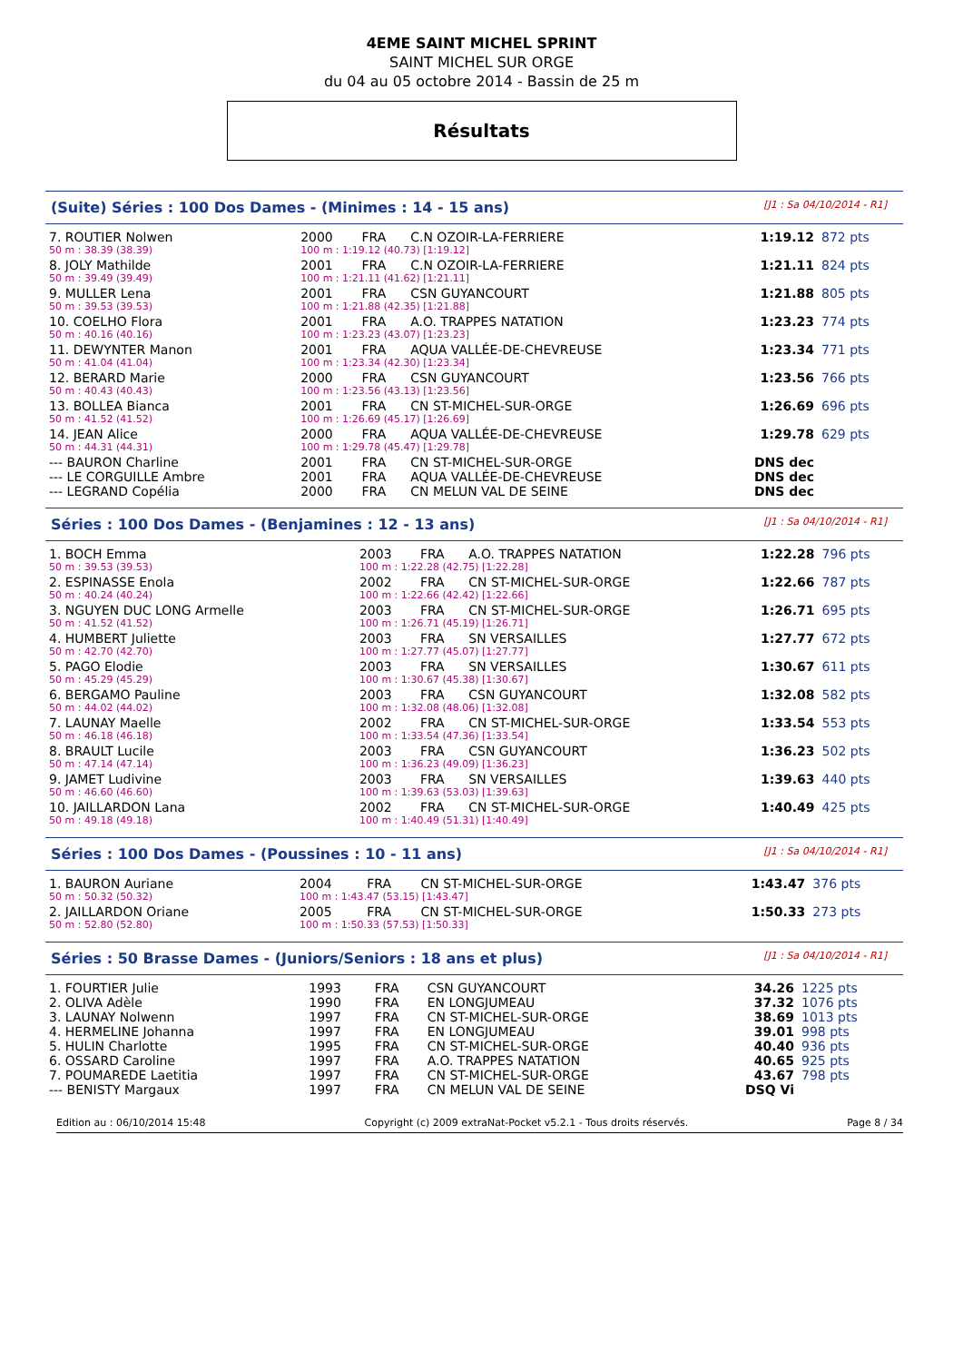4EME SAINT MICHEL SPRINT
SAINT MICHEL SUR ORGE
du 04 au 05 octobre 2014 - Bassin de 25 m
Résultats
(Suite) Séries : 100 Dos Dames - (Minimes : 14 - 15 ans) [J1 : Sa 04/10/2014 - R1]
| 7. ROUTIER Nolwen | 2000 | FRA | C.N OZOIR-LA-FERRIERE | 1:19.12 | 872 pts |
| 50 m : 38.39 (38.39) | 100 m : 1:19.12 (40.73) [1:19.12] | | | | |
| 8. JOLY Mathilde | 2001 | FRA | C.N OZOIR-LA-FERRIERE | 1:21.11 | 824 pts |
| 50 m : 39.49 (39.49) | 100 m : 1:21.11 (41.62) [1:21.11] | | | | |
| 9. MULLER Lena | 2001 | FRA | CSN GUYANCOURT | 1:21.88 | 805 pts |
| 50 m : 39.53 (39.53) | 100 m : 1:21.88 (42.35) [1:21.88] | | | | |
| 10. COELHO Flora | 2001 | FRA | A.O. TRAPPES NATATION | 1:23.23 | 774 pts |
| 50 m : 40.16 (40.16) | 100 m : 1:23.23 (43.07) [1:23.23] | | | | |
| 11. DEWYNTER Manon | 2001 | FRA | AQUA VALLÉE-DE-CHEVREUSE | 1:23.34 | 771 pts |
| 50 m : 41.04 (41.04) | 100 m : 1:23.34 (42.30) [1:23.34] | | | | |
| 12. BERARD Marie | 2000 | FRA | CSN GUYANCOURT | 1:23.56 | 766 pts |
| 50 m : 40.43 (40.43) | 100 m : 1:23.56 (43.13) [1:23.56] | | | | |
| 13. BOLLEA Bianca | 2001 | FRA | CN ST-MICHEL-SUR-ORGE | 1:26.69 | 696 pts |
| 50 m : 41.52 (41.52) | 100 m : 1:26.69 (45.17) [1:26.69] | | | | |
| 14. JEAN Alice | 2000 | FRA | AQUA VALLÉE-DE-CHEVREUSE | 1:29.78 | 629 pts |
| 50 m : 44.31 (44.31) | 100 m : 1:29.78 (45.47) [1:29.78] | | | | |
| --- BAURON Charline | 2001 | FRA | CN ST-MICHEL-SUR-ORGE | DNS dec | |
| --- LE CORGUILLE Ambre | 2001 | FRA | AQUA VALLÉE-DE-CHEVREUSE | DNS dec | |
| --- LEGRAND Copélia | 2000 | FRA | CN MELUN VAL DE SEINE | DNS dec | |
Séries : 100 Dos Dames - (Benjamines : 12 - 13 ans) [J1 : Sa 04/10/2014 - R1]
| 1. BOCH Emma | 2003 | FRA | A.O. TRAPPES NATATION | 1:22.28 | 796 pts |
| 50 m : 39.53 (39.53) | 100 m : 1:22.28 (42.75) [1:22.28] | | | | |
| 2. ESPINASSE Enola | 2002 | FRA | CN ST-MICHEL-SUR-ORGE | 1:22.66 | 787 pts |
| 50 m : 40.24 (40.24) | 100 m : 1:22.66 (42.42) [1:22.66] | | | | |
| 3. NGUYEN DUC LONG Armelle | 2003 | FRA | CN ST-MICHEL-SUR-ORGE | 1:26.71 | 695 pts |
| 50 m : 41.52 (41.52) | 100 m : 1:26.71 (45.19) [1:26.71] | | | | |
| 4. HUMBERT Juliette | 2003 | FRA | SN VERSAILLES | 1:27.77 | 672 pts |
| 50 m : 42.70 (42.70) | 100 m : 1:27.77 (45.07) [1:27.77] | | | | |
| 5. PAGO Elodie | 2003 | FRA | SN VERSAILLES | 1:30.67 | 611 pts |
| 50 m : 45.29 (45.29) | 100 m : 1:30.67 (45.38) [1:30.67] | | | | |
| 6. BERGAMO Pauline | 2003 | FRA | CSN GUYANCOURT | 1:32.08 | 582 pts |
| 50 m : 44.02 (44.02) | 100 m : 1:32.08 (48.06) [1:32.08] | | | | |
| 7. LAUNAY Maelle | 2002 | FRA | CN ST-MICHEL-SUR-ORGE | 1:33.54 | 553 pts |
| 50 m : 46.18 (46.18) | 100 m : 1:33.54 (47.36) [1:33.54] | | | | |
| 8. BRAULT Lucile | 2003 | FRA | CSN GUYANCOURT | 1:36.23 | 502 pts |
| 50 m : 47.14 (47.14) | 100 m : 1:36.23 (49.09) [1:36.23] | | | | |
| 9. JAMET Ludivine | 2003 | FRA | SN VERSAILLES | 1:39.63 | 440 pts |
| 50 m : 46.60 (46.60) | 100 m : 1:39.63 (53.03) [1:39.63] | | | | |
| 10. JAILLARDON Lana | 2002 | FRA | CN ST-MICHEL-SUR-ORGE | 1:40.49 | 425 pts |
| 50 m : 49.18 (49.18) | 100 m : 1:40.49 (51.31) [1:40.49] | | | | |
Séries : 100 Dos Dames - (Poussines : 10 - 11 ans) [J1 : Sa 04/10/2014 - R1]
| 1. BAURON Auriane | 2004 | FRA | CN ST-MICHEL-SUR-ORGE | 1:43.47 | 376 pts |
| 50 m : 50.32 (50.32) | 100 m : 1:43.47 (53.15) [1:43.47] | | | | |
| 2. JAILLARDON Oriane | 2005 | FRA | CN ST-MICHEL-SUR-ORGE | 1:50.33 | 273 pts |
| 50 m : 52.80 (52.80) | 100 m : 1:50.33 (57.53) [1:50.33] | | | | |
Séries : 50 Brasse Dames - (Juniors/Seniors : 18 ans et plus) [J1 : Sa 04/10/2014 - R1]
| 1. FOURTIER Julie | 1993 | FRA | CSN GUYANCOURT | 34.26 | 1225 pts |
| 2. OLIVA Adèle | 1990 | FRA | EN LONGJUMEAU | 37.32 | 1076 pts |
| 3. LAUNAY Nolwenn | 1997 | FRA | CN ST-MICHEL-SUR-ORGE | 38.69 | 1013 pts |
| 4. HERMELINE Johanna | 1997 | FRA | EN LONGJUMEAU | 39.01 | 998 pts |
| 5. HULIN Charlotte | 1995 | FRA | CN ST-MICHEL-SUR-ORGE | 40.40 | 936 pts |
| 6. OSSARD Caroline | 1997 | FRA | A.O. TRAPPES NATATION | 40.65 | 925 pts |
| 7. POUMAREDE Laetitia | 1997 | FRA | CN ST-MICHEL-SUR-ORGE | 43.67 | 798 pts |
| --- BENISTY Margaux | 1997 | FRA | CN MELUN VAL DE SEINE | DSQ Vi | |
Edition au : 06/10/2014 15:48 Copyright (c) 2009 extraNat-Pocket v5.2.1 - Tous droits réservés. Page 8 / 34